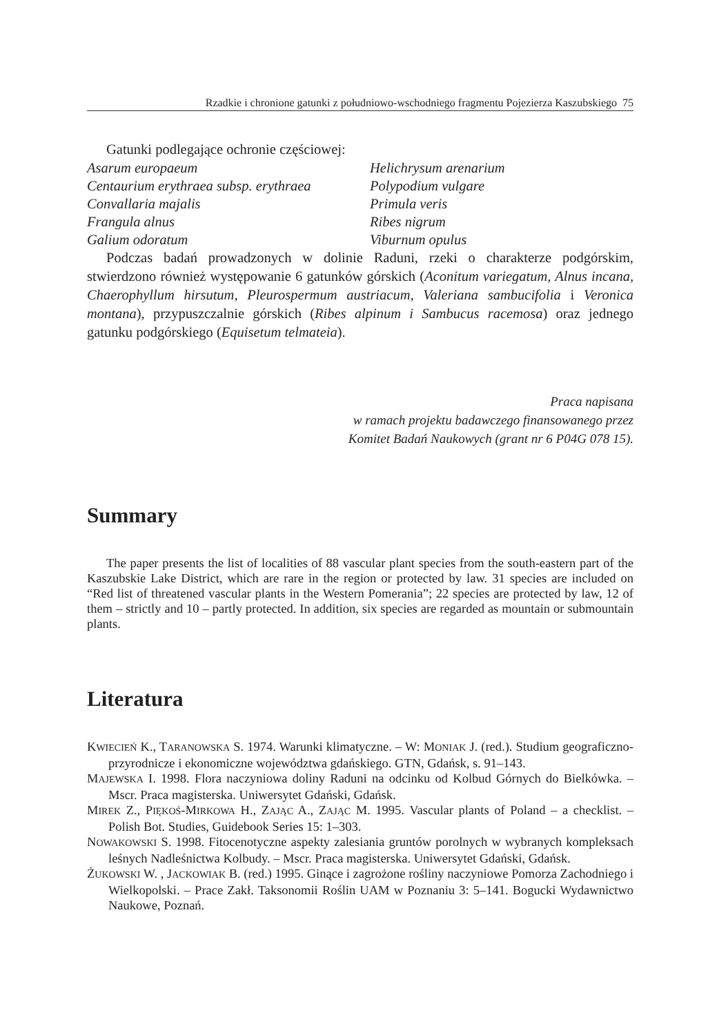Rzadkie i chronione gatunki z południowo-wschodniego fragmentu Pojezierza Kaszubskiego 75
Gatunki podlegające ochronie częściowej:
Asarum europaeum Helichrysum arenarium Centaurium erythraea subsp. erythraea Polypodium vulgare Convallaria majalis Primula veris Frangula alnus Ribes nigrum Galium odoratum Viburnum opulus
Podczas badań prowadzonych w dolinie Raduni, rzeki o charakterze podgórskim, stwierdzono również występowanie 6 gatunków górskich (Aconitum variegatum, Alnus incana, Chaerophyllum hirsutum, Pleurospermum austriacum, Valeriana sambucifolia i Veronica montana), przypuszczalnie górskich (Ribes alpinum i Sambucus racemosa) oraz jednego gatunku podgórskiego (Equisetum telmateia).
Praca napisana
w ramach projektu badawczego finansowanego przez
Komitet Badań Naukowych (grant nr 6 P04G 078 15).
Summary
The paper presents the list of localities of 88 vascular plant species from the south-eastern part of the Kaszubskie Lake District, which are rare in the region or protected by law. 31 species are included on “Red list of threatened vascular plants in the Western Pomerania”; 22 species are protected by law, 12 of them – strictly and 10 – partly protected. In addition, six species are regarded as mountain or submountain plants.
Literatura
KWIECIEŃ K., TARANOWSKA S. 1974. Warunki klimatyczne. – W: MONIAK J. (red.). Studium geograficzno-przyrodnicze i ekonomiczne województwa gdańskiego. GTN, Gdańsk, s. 91–143.
MAJEWSKA I. 1998. Flora naczyniowa doliny Raduni na odcinku od Kolbud Górnych do Bielkówka. – Mscr. Praca magisterska. Uniwersytet Gdański, Gdańsk.
MIREK Z., PIĘKOŚ-MIRKOWA H., ZAJĄC A., ZAJĄC M. 1995. Vascular plants of Poland – a checklist. – Polish Bot. Studies, Guidebook Series 15: 1–303.
NOWAKOWSKI S. 1998. Fitocenotyczne aspekty zalesiania gruntów porolnych w wybranych kompleksach leśnych Nadleśnictwa Kolbudy. – Mscr. Praca magisterska. Uniwersytet Gdański, Gdańsk.
ŻUKOWSKI W. , JACKOWIAK B. (red.) 1995. Ginące i zagrożone rośliny naczyniowe Pomorza Zachodniego i Wielkopolski. – Prace Zakł. Taksonomii Roślin UAM w Poznaniu 3: 5–141. Bogucki Wydawnictwo Naukowe, Poznań.